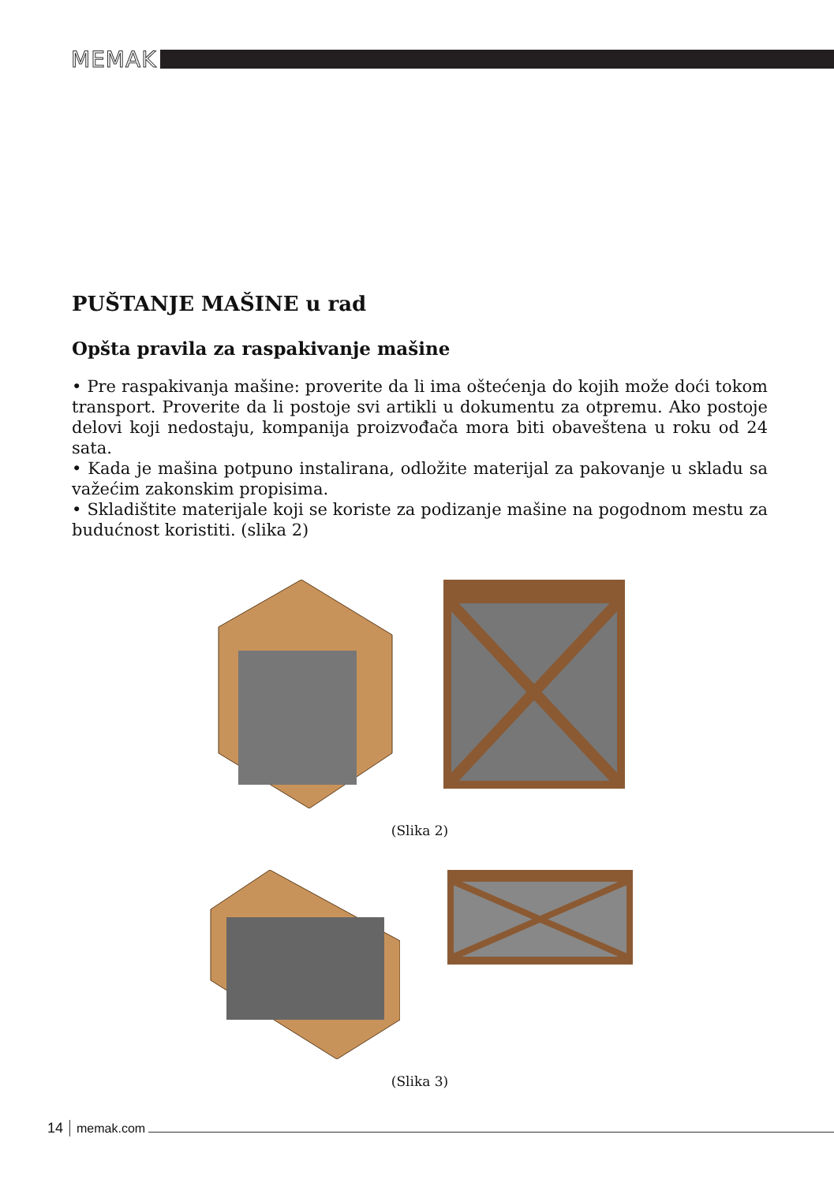MEMAK
PUŠTANJE MAŠINE u rad
Opšta pravila za raspakivanje mašine
• Pre raspakivanja mašine: proverite da li ima oštećenja do kojih može doći tokom transport. Proverite da li postoje svi artikli u dokumentu za otpremu. Ako postoje delovi koji nedostaju, kompanija proizvođača mora biti obaveštena u roku od 24 sata.
• Kada je mašina potpuno instalirana, odložite materijal za pakovanje u skladu sa važećim zakonskim propisima.
• Skladištite materijale koji se koriste za podizanje mašine na pogodnom mestu za budućnost koristiti. (slika 2)
(Slika 2)
(Slika 3)
14 memak.com